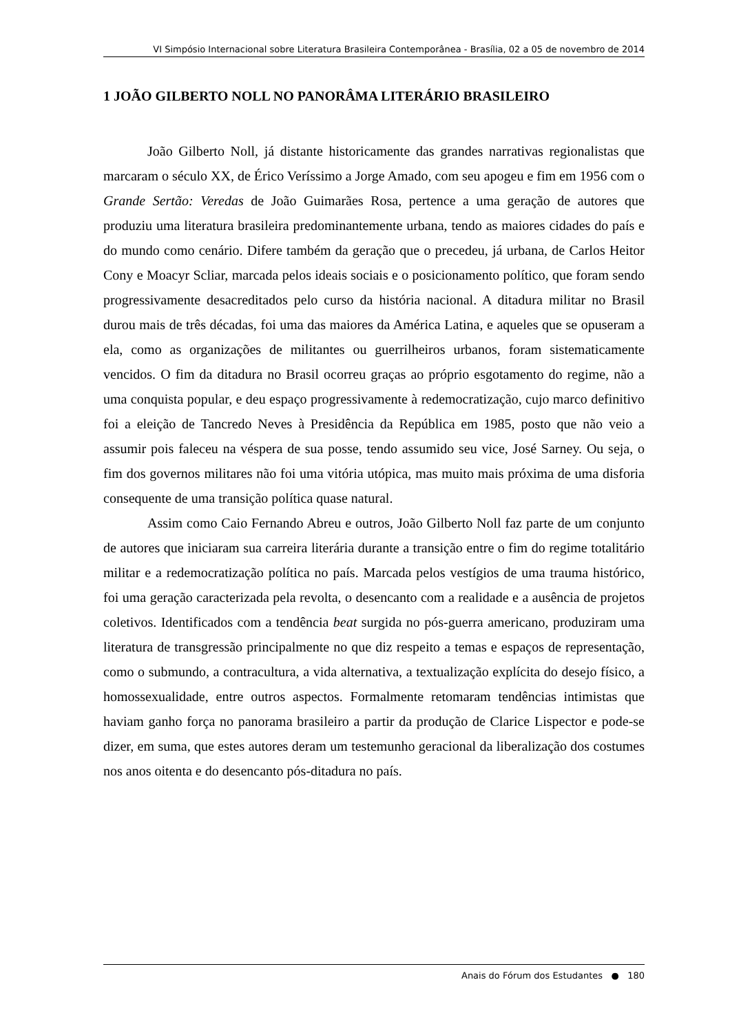VI Simpósio Internacional sobre Literatura Brasileira Contemporânea - Brasília, 02 a 05 de novembro de 2014
1 JOÃO GILBERTO NOLL NO PANORÂMA LITERÁRIO BRASILEIRO
João Gilberto Noll, já distante historicamente das grandes narrativas regionalistas que marcaram o século XX, de Érico Veríssimo a Jorge Amado, com seu apogeu e fim em 1956 com o Grande Sertão: Veredas de João Guimarães Rosa, pertence a uma geração de autores que produziu uma literatura brasileira predominantemente urbana, tendo as maiores cidades do país e do mundo como cenário. Difere também da geração que o precedeu, já urbana, de Carlos Heitor Cony e Moacyr Scliar, marcada pelos ideais sociais e o posicionamento político, que foram sendo progressivamente desacreditados pelo curso da história nacional. A ditadura militar no Brasil durou mais de três décadas, foi uma das maiores da América Latina, e aqueles que se opuseram a ela, como as organizações de militantes ou guerrilheiros urbanos, foram sistematicamente vencidos. O fim da ditadura no Brasil ocorreu graças ao próprio esgotamento do regime, não a uma conquista popular, e deu espaço progressivamente à redemocratização, cujo marco definitivo foi a eleição de Tancredo Neves à Presidência da República em 1985, posto que não veio a assumir pois faleceu na véspera de sua posse, tendo assumido seu vice, José Sarney. Ou seja, o fim dos governos militares não foi uma vitória utópica, mas muito mais próxima de uma disforia consequente de uma transição política quase natural.
Assim como Caio Fernando Abreu e outros, João Gilberto Noll faz parte de um conjunto de autores que iniciaram sua carreira literária durante a transição entre o fim do regime totalitário militar e a redemocratização política no país. Marcada pelos vestígios de uma trauma histórico, foi uma geração caracterizada pela revolta, o desencanto com a realidade e a ausência de projetos coletivos. Identificados com a tendência beat surgida no pós-guerra americano, produziram uma literatura de transgressão principalmente no que diz respeito a temas e espaços de representação, como o submundo, a contracultura, a vida alternativa, a textualização explícita do desejo físico, a homossexualidade, entre outros aspectos. Formalmente retomaram tendências intimistas que haviam ganho força no panorama brasileiro a partir da produção de Clarice Lispector e pode-se dizer, em suma, que estes autores deram um testemunho geracional da liberalização dos costumes nos anos oitenta e do desencanto pós-ditadura no país.
Anais do Fórum dos Estudantes ● 180